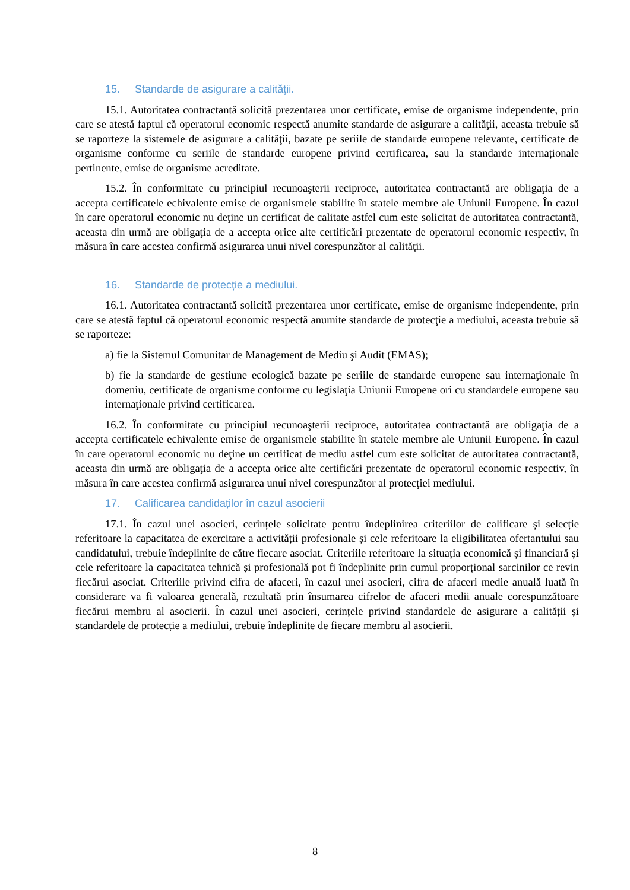15. Standarde de asigurare a calităţii.
15.1. Autoritatea contractantă solicită prezentarea unor certificate, emise de organisme independente, prin care se atestă faptul că operatorul economic respectă anumite standarde de asigurare a calităţii, aceasta trebuie să se raporteze la sistemele de asigurare a calităţii, bazate pe seriile de standarde europene relevante, certificate de organisme conforme cu seriile de standarde europene privind certificarea, sau la standarde internaționale pertinente, emise de organisme acreditate.
15.2. În conformitate cu principiul recunoaşterii reciproce, autoritatea contractantă are obligaţia de a accepta certificatele echivalente emise de organismele stabilite în statele membre ale Uniunii Europene. În cazul în care operatorul economic nu deţine un certificat de calitate astfel cum este solicitat de autoritatea contractantă, aceasta din urmă are obligaţia de a accepta orice alte certificări prezentate de operatorul economic respectiv, în măsura în care acestea confirmă asigurarea unui nivel corespunzător al calităţii.
16. Standarde de protecție a mediului.
16.1. Autoritatea contractantă solicită prezentarea unor certificate, emise de organisme independente, prin care se atestă faptul că operatorul economic respectă anumite standarde de protecţie a mediului, aceasta trebuie să se raporteze:
a) fie la Sistemul Comunitar de Management de Mediu şi Audit (EMAS);
b) fie la standarde de gestiune ecologică bazate pe seriile de standarde europene sau internaţionale în domeniu, certificate de organisme conforme cu legislaţia Uniunii Europene ori cu standardele europene sau internaţionale privind certificarea.
16.2. În conformitate cu principiul recunoaşterii reciproce, autoritatea contractantă are obligaţia de a accepta certificatele echivalente emise de organismele stabilite în statele membre ale Uniunii Europene. În cazul în care operatorul economic nu deţine un certificat de mediu astfel cum este solicitat de autoritatea contractantă, aceasta din urmă are obligaţia de a accepta orice alte certificări prezentate de operatorul economic respectiv, în măsura în care acestea confirmă asigurarea unui nivel corespunzător al protecţiei mediului.
17. Calificarea candidaților în cazul asocierii
17.1. În cazul unei asocieri, cerințele solicitate pentru îndeplinirea criteriilor de calificare și selecție referitoare la capacitatea de exercitare a activității profesionale și cele referitoare la eligibilitatea ofertantului sau candidatului, trebuie îndeplinite de către fiecare asociat. Criteriile referitoare la situația economică și financiară și cele referitoare la capacitatea tehnică și profesională pot fi îndeplinite prin cumul proporțional sarcinilor ce revin fiecărui asociat. Criteriile privind cifra de afaceri, în cazul unei asocieri, cifra de afaceri medie anuală luată în considerare va fi valoarea generală, rezultată prin însumarea cifrelor de afaceri medii anuale corespunzătoare fiecărui membru al asocierii. În cazul unei asocieri, cerințele privind standardele de asigurare a calității și standardele de protecție a mediului, trebuie îndeplinite de fiecare membru al asocierii.
8